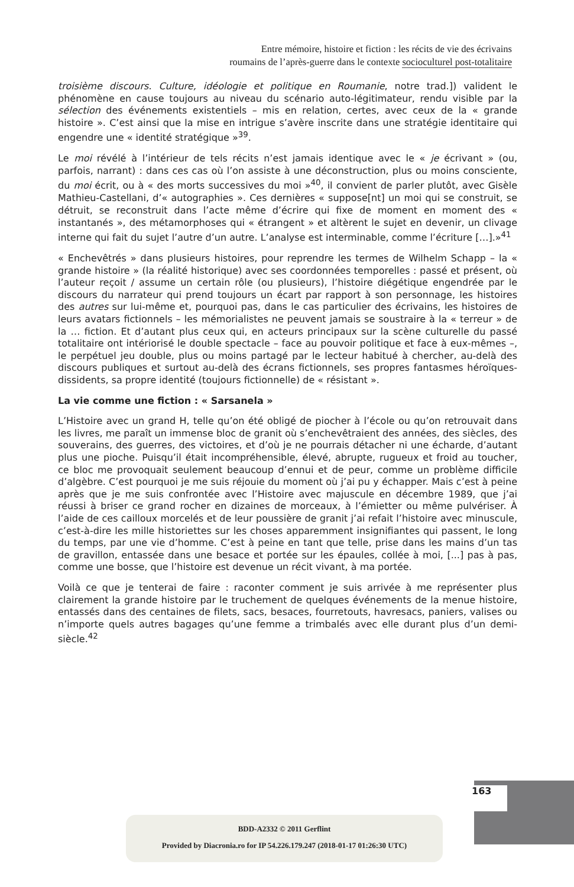Entre mémoire, histoire et fiction : les récits de vie des écrivains
roumains de l’après-guerre dans le contexte socioculturel post-totalitaire
troisième discours. Culture, idéologie et politique en Roumanie, notre trad.]) valident le phénomène en cause toujours au niveau du scénario auto-légitimateur, rendu visible par la sélection des événements existentiels – mis en relation, certes, avec ceux de la « grande histoire ». C’est ainsi que la mise en intrigue s’avère inscrite dans une stratégie identitaire qui engendre une « identité stratégique »<sup>39</sup>.
Le moi révélé à l’intérieur de tels récits n’est jamais identique avec le « je écrivant » (ou, parfois, narrant) : dans ces cas où l’on assiste à une déconstruction, plus ou moins consciente, du moi écrit, ou à « des morts successives du moi »<sup>40</sup>, il convient de parler plutôt, avec Gisèle Mathieu-Castellani, d’« autographies ». Ces dernières « suppose[nt] un moi qui se construit, se détruit, se reconstruit dans l’acte même d’écrire qui fixe de moment en moment des « instantanés », des métamorphoses qui « étrangent » et altèrent le sujet en devenir, un clivage interne qui fait du sujet l’autre d’un autre. L’analyse est interminable, comme l’écriture […].»<sup>41</sup>
« Enchevêtrés » dans plusieurs histoires, pour reprendre les termes de Wilhelm Schapp – la « grande histoire » (la réalité historique) avec ses coordonnées temporelles : passé et présent, où l’auteur reçoit / assume un certain rôle (ou plusieurs), l’histoire diégétique engendrée par le discours du narrateur qui prend toujours un écart par rapport à son personnage, les histoires des autres sur lui-même et, pourquoi pas, dans le cas particulier des écrivains, les histoires de leurs avatars fictionnels – les mémorialistes ne peuvent jamais se soustraire à la « terreur » de la … fiction. Et d’autant plus ceux qui, en acteurs principaux sur la scène culturelle du passé totalitaire ont intériorisé le double spectacle – face au pouvoir politique et face à eux-mêmes –, le perpétuel jeu double, plus ou moins partagé par le lecteur habitué à chercher, au-delà des discours publiques et surtout au-delà des écrans fictionnels, ses propres fantasmes héroïques-dissidents, sa propre identité (toujours fictionnelle) de « résistant ».
La vie comme une fiction : « Sarsanela »
L’Histoire avec un grand H, telle qu’on été obligé de piocher à l’école ou qu’on retrouvait dans les livres, me paraît un immense bloc de granit où s’enchevêtraient des années, des siècles, des souverains, des guerres, des victoires, et d’où je ne pourrais détacher ni une écharde, d’autant plus une pioche. Puisqu’il était incompréhensible, élevé, abrupte, rugueux et froid au toucher, ce bloc me provoquait seulement beaucoup d’ennui et de peur, comme un problème difficile d’algèbre. C’est pourquoi je me suis réjouie du moment où j’ai pu y échapper. Mais c’est à peine après que je me suis confrontée avec l’Histoire avec majuscule en décembre 1989, que j’ai réussi à briser ce grand rocher en dizaines de morceaux, à l’émietter ou même pulvériser. À l’aide de ces cailloux morcelés et de leur poussière de granit j’ai refait l’histoire avec minuscule, c’est-à-dire les mille historiettes sur les choses apparemment insignifiantes qui passent, le long du temps, par une vie d’homme. C’est à peine en tant que telle, prise dans les mains d’un tas de gravillon, entassée dans une besace et portée sur les épaules, collée à moi, [...] pas à pas, comme une bosse, que l’histoire est devenue un récit vivant, à ma portée.
Voilà ce que je tenterai de faire : raconter comment je suis arrivée à me représenter plus clairement la grande histoire par le truchement de quelques événements de la menue histoire, entassés dans des centaines de filets, sacs, besaces, fourretouts, havresacs, paniers, valises ou n’importe quels autres bagages qu’une femme a trimbalés avec elle durant plus d’un demi-siècle.<sup>42</sup>
163
BDD-A2332 © 2011 Gerflint
Provided by Diacronia.ro for IP 54.226.179.247 (2018-01-17 01:26:30 UTC)